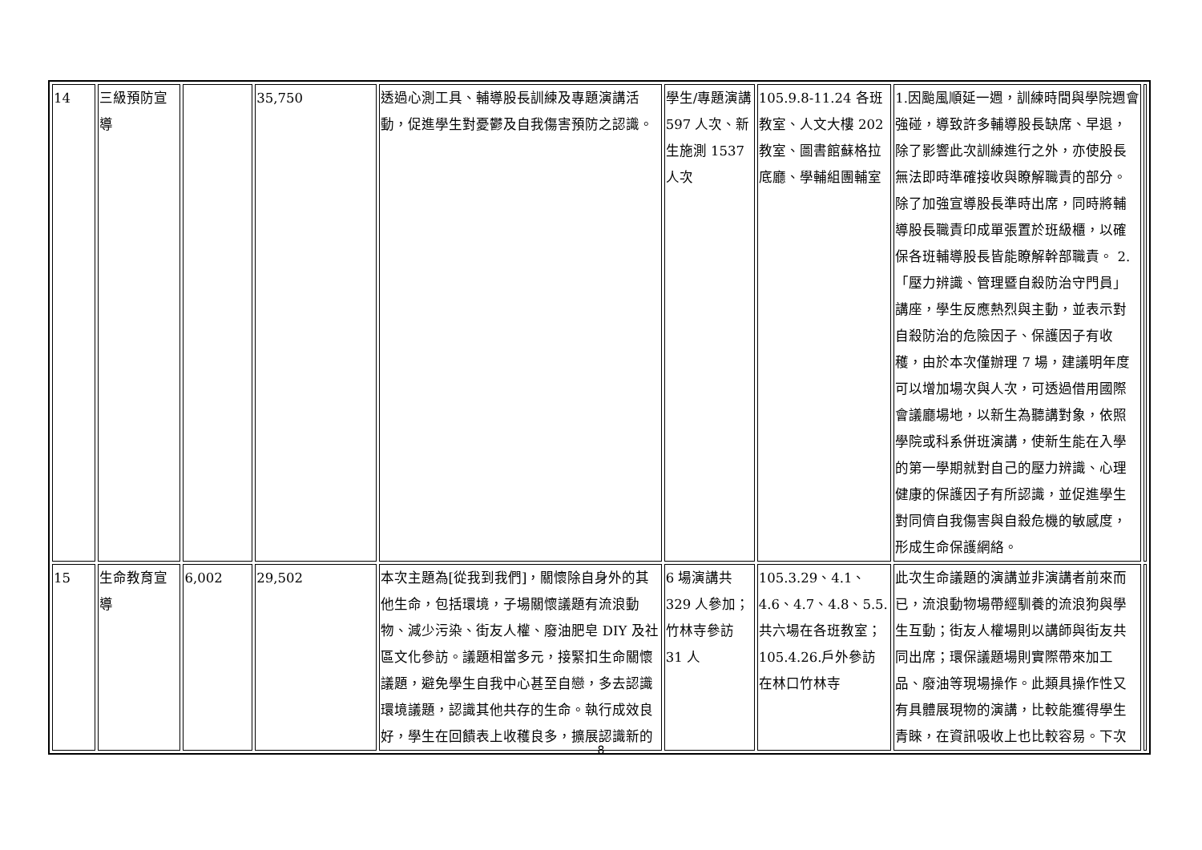| 14 | 三級預防宣導 | | 35,750 | 透過心測工具、輔導股長訓練及專題演講活動，促進學生對憂鬱及自我傷害預防之認識。 | 學生/專題演講 597 人次、新生施測 1537 人次 | 105.9.8-11.24 各班教室、人文大樓 202 教室、圖書館蘇格拉底廳、學輔組團輔室 | 1.因颱風順延一週，訓練時間與學院週會強碰，導致許多輔導股長缺席、早退，除了影響此次訓練進行之外，亦使股長無法即時準確接收與瞭解職責的部分。除了加強宣導股長準時出席，同時將輔導股長職責印成單張置於班級櫃，以確保各班輔導股長皆能瞭解幹部職責。 2.「壓力辨識、管理暨自殺防治守門員」講座，學生反應熱烈與主動，並表示對自殺防治的危險因子、保護因子有收穫，由於本次僅辦理 7 場，建議明年度可以增加場次與人次，可透過借用國際會議廳場地，以新生為聽講對象，依照學院或科系併班演講，使新生能在入學的第一學期就對自己的壓力辨識、心理健康的保護因子有所認識，並促進學生對同儕自我傷害與自殺危機的敏感度，形成生命保護網絡。 | |
| 15 | 生命教育宣導 | 6,002 | 29,502 | 本次主題為[從我到我們]，關懷除自身外的其他生命，包括環境，子場關懷議題有流浪動物、減少污染、街友人權、廢油肥皂 DIY 及社區文化參訪。議題相當多元，接緊扣生命關懷議題，避免學生自我中心甚至自戀，多去認識環境議題，認識其他共存的生命。執行成效良好，學生在回饋表上收穫良多，擴展認識新的 | 6 場演講共 329 人參加；竹林寺參訪 31 人 | 105.3.29、4.1、4.6、4.7、4.8、5.5.共六場在各班教室；105.4.26.戶外參訪在林口竹林寺 | 此次生命議題的演講並非演講者前來而已，流浪動物場帶經馴養的流浪狗與學生互動；街友人權場則以講師與街友共同出席；環保議題場則實際帶來加工品、廢油等現場操作。此類具操作性又有具體展現物的演講，比較能獲得學生青睞，在資訊吸收上也比較容易。下次 | |
8